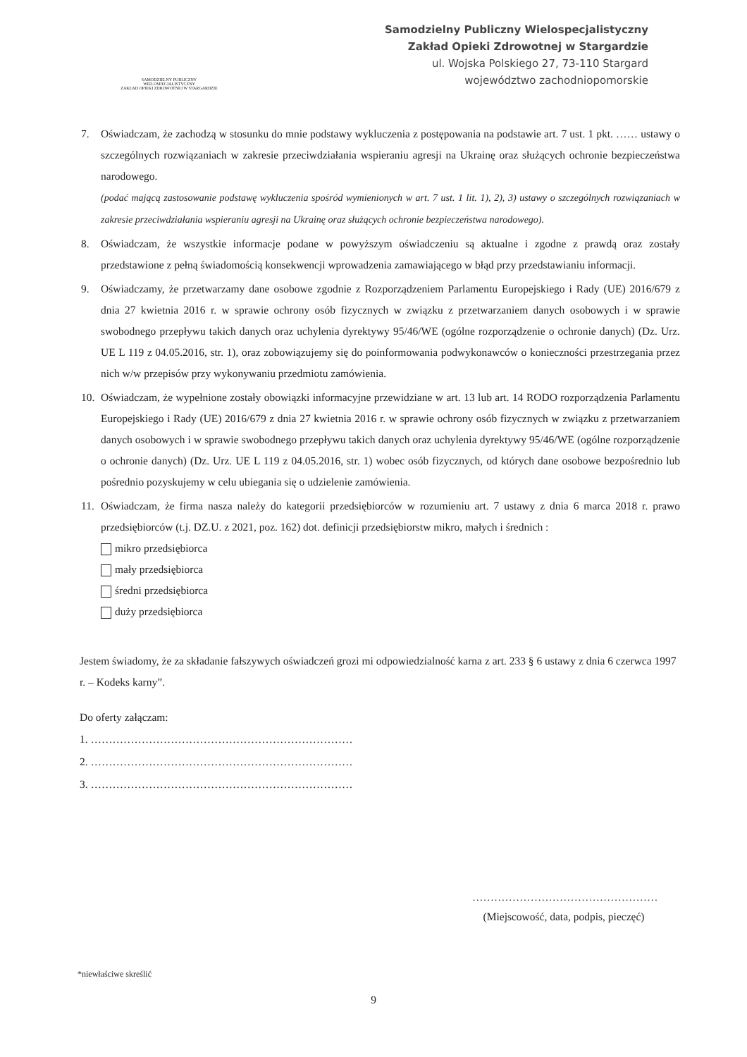SAMODZIELNY PUBLICZNY
WIELOSPECJALISTYCZNY
ZAKŁAD OPIEKI ZDROWOTNEJ W STARGARDZIE
Samodzielny Publiczny Wielospecjalistyczny
Zakład Opieki Zdrowotnej w Stargardzie
ul. Wojska Polskiego 27, 73-110 Stargard
województwo zachodniopomorskie
7. Oświadczam, że zachodzą w stosunku do mnie podstawy wykluczenia z postępowania na podstawie art. 7 ust. 1 pkt. …… ustawy o szczególnych rozwiązaniach w zakresie przeciwdziałania wspieraniu agresji na Ukrainę oraz służących ochronie bezpieczeństwa narodowego.
(podać mającą zastosowanie podstawę wykluczenia spośród wymienionych w art. 7 ust. 1 lit. 1), 2), 3) ustawy o szczególnych rozwiązaniach w zakresie przeciwdziałania wspieraniu agresji na Ukrainę oraz służących ochronie bezpieczeństwa narodowego).
8. Oświadczam, że wszystkie informacje podane w powyższym oświadczeniu są aktualne i zgodne z prawdą oraz zostały przedstawione z pełną świadomością konsekwencji wprowadzenia zamawiającego w błąd przy przedstawianiu informacji.
9. Oświadczamy, że przetwarzamy dane osobowe zgodnie z Rozporządzeniem Parlamentu Europejskiego i Rady (UE) 2016/679 z dnia 27 kwietnia 2016 r. w sprawie ochrony osób fizycznych w związku z przetwarzaniem danych osobowych i w sprawie swobodnego przepływu takich danych oraz uchylenia dyrektywy 95/46/WE (ogólne rozporządzenie o ochronie danych) (Dz. Urz. UE L 119 z 04.05.2016, str. 1), oraz zobowiązujemy się do poinformowania podwykonawców o konieczności przestrzegania przez nich w/w przepisów przy wykonywaniu przedmiotu zamówienia.
10. Oświadczam, że wypełnione zostały obowiązki informacyjne przewidziane w art. 13 lub art. 14 RODO rozporządzenia Parlamentu Europejskiego i Rady (UE) 2016/679 z dnia 27 kwietnia 2016 r. w sprawie ochrony osób fizycznych w związku z przetwarzaniem danych osobowych i w sprawie swobodnego przepływu takich danych oraz uchylenia dyrektywy 95/46/WE (ogólne rozporządzenie o ochronie danych) (Dz. Urz. UE L 119 z 04.05.2016, str. 1) wobec osób fizycznych, od których dane osobowe bezpośrednio lub pośrednio pozyskujemy w celu ubiegania się o udzielenie zamówienia.
11. Oświadczam, że firma nasza należy do kategorii przedsiębiorców w rozumieniu art. 7 ustawy z dnia 6 marca 2018 r. prawo przedsiębiorców (t.j. DZ.U. z 2021, poz. 162) dot. definicji przedsiębiorstw mikro, małych i średnich :
mikro przedsiębiorca
mały przedsiębiorca
średni przedsiębiorca
duży przedsiębiorca
Jestem świadomy, że za składanie fałszywych oświadczeń grozi mi odpowiedzialność karna z art. 233 § 6 ustawy z dnia 6 czerwca 1997 r. – Kodeks karny”.
Do oferty załączam:
1. ………………………………………………………………
2. ………………………………………………………………
3. ………………………………………………………………
……………………………………………
(Miejscowość, data, podpis, pieczęć)
*niewłaściwe skreślić
9